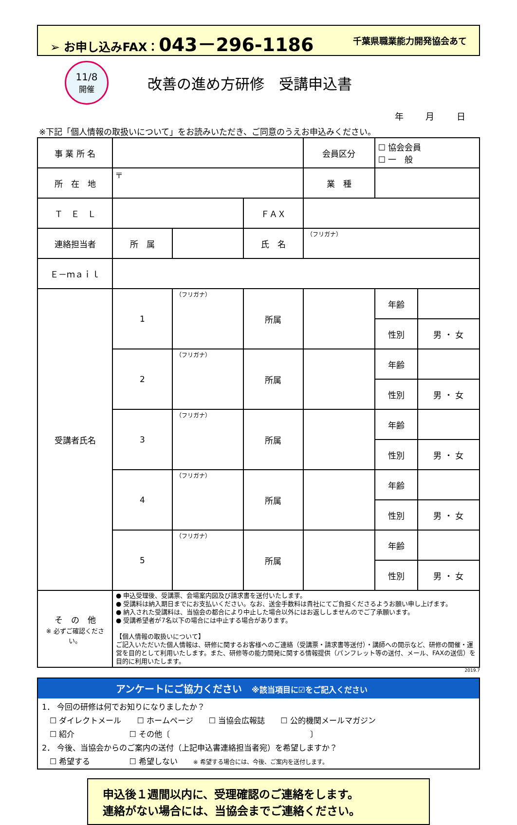➢ お申し込みFAX：043－296-1186 千葉県職業能力開発協会あて
11/8
開催
改善の進め方研修　受講申込書
年 月 日
※下記「個人情報の取扱いについて」をお読みいただき、ご同意のうえお申込みください。
| 事 業 所 名 | | | | 会員区分 | ☐ 協会会員 ☐ 一 般 | |
| 所 在 地 | 〒 | | | 業 種 | | |
| Ｔ Ｅ Ｌ | | | ＦＡＸ | | | |
| 連絡担当者 | 所 属 | | 氏 名 | （フリガナ） | | |
| Ｅ－ｍａｉｌ | | | | | | |
| 受講者氏名 | 1 | （フリガナ） | 所属 | | 年齢 | |
| | | | | | 性別 | 男 ・ 女 |
| | 2 | （フリガナ） | 所属 | | 年齢 | |
| | | | | | 性別 | 男 ・ 女 |
| | 3 | （フリガナ） | 所属 | | 年齢 | |
| | | | | | 性別 | 男 ・ 女 |
| | 4 | （フリガナ） | 所属 | | 年齢 | |
| | | | | | 性別 | 男 ・ 女 |
| | 5 | （フリガナ） | 所属 | | 年齢 | |
| | | | | | 性別 | 男 ・ 女 |
| そ の 他 ※ 必ずご確認ください。 | ● 申込受理後、受講票、会場案内図及び請求書を送付いたします。 ● 受講料は納入期日までにお支払いください。なお、送金手数料は貴社にてご負担くださるようお願い申し上げます。 ● 納入された受講料は、当協会の都合により中止した場合以外にはお返ししませんのでご了承願います。 ● 受講希望者が7名以下の場合には中止する場合があります。 【個人情報の取扱いについて】 ご記入いただいた個人情報は、研修に関するお客様へのご連絡（受講票・請求書等送付）・講師への開示など、研修の開催・運営を目的として利用いたします。また、研修等の能力開発に関する情報提供（パンフレット等の送付、メール、FAXの送信）を目的に利用いたします。 | | | | | |
2019.7
アンケートにご協力ください　※該当項目に☑をご記入ください
1． 今回の研修は何でお知りになりましたか？
　☐ ダイレクトメール　　☐ ホームページ　　☐ 当協会広報誌　　☐ 公的機関メールマガジン
　☐ 紹介　　　　　　　☐ その他〔　　　　　　　　　　　　　　　　　　〕
2． 今後、当協会からのご案内の送付（上記申込書連絡担当者宛）を希望しますか？
　☐ 希望する　　　　　☐ 希望しない　　※ 希望する場合には、今後、ご案内を送付します。
申込後１週間以内に、受理確認のご連絡をします。
連絡がない場合には、当協会までご連絡ください。